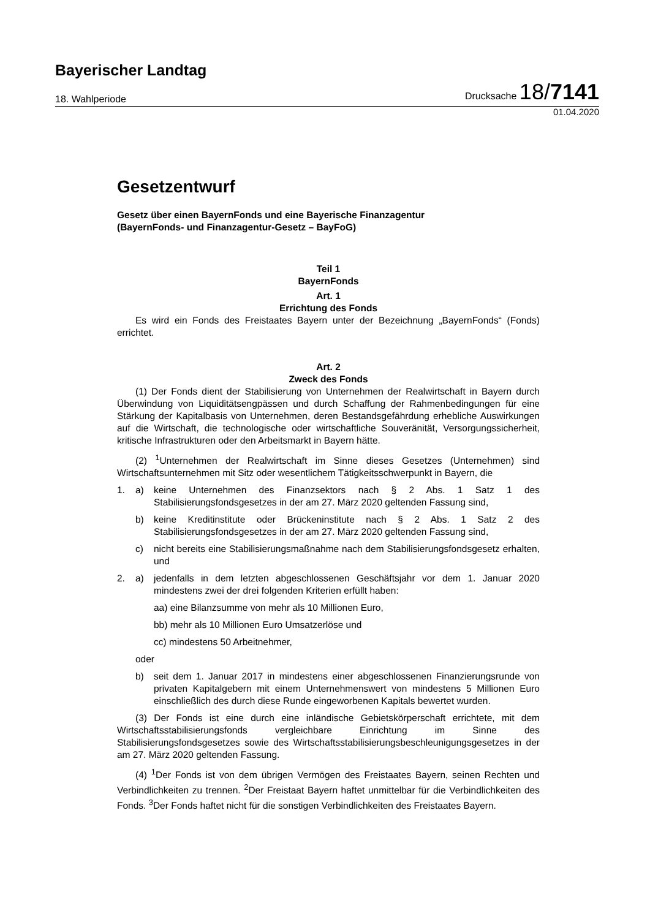Bayerischer Landtag
18. Wahlperiode Drucksache 18/7141
01.04.2020
Gesetzentwurf
Gesetz über einen BayernFonds und eine Bayerische Finanzagentur
(BayernFonds- und Finanzagentur-Gesetz – BayFoG)
Teil 1
BayernFonds
Art. 1
Errichtung des Fonds
Es wird ein Fonds des Freistaates Bayern unter der Bezeichnung „BayernFonds“ (Fonds) errichtet.
Art. 2
Zweck des Fonds
(1) Der Fonds dient der Stabilisierung von Unternehmen der Realwirtschaft in Bayern durch Überwindung von Liquiditätsengpässen und durch Schaffung der Rahmenbedingungen für eine Stärkung der Kapitalbasis von Unternehmen, deren Bestandsgefährdung erhebliche Auswirkungen auf die Wirtschaft, die technologische oder wirtschaftliche Souveränität, Versorgungssicherheit, kritische Infrastrukturen oder den Arbeitsmarkt in Bayern hätte.
(2) <sup>1</sup>Unternehmen der Realwirtschaft im Sinne dieses Gesetzes (Unternehmen) sind Wirtschaftsunternehmen mit Sitz oder wesentlichem Tätigkeitsschwerpunkt in Bayern, die
1. a) keine Unternehmen des Finanzsektors nach § 2 Abs. 1 Satz 1 des Stabilisierungsfondsgesetzes in der am 27. März 2020 geltenden Fassung sind,
b) keine Kreditinstitute oder Brückeninstitute nach § 2 Abs. 1 Satz 2 des Stabilisierungsfondsgesetzes in der am 27. März 2020 geltenden Fassung sind,
c) nicht bereits eine Stabilisierungsmaßnahme nach dem Stabilisierungsfondsgesetz erhalten, und
2. a) jedenfalls in dem letzten abgeschlossenen Geschäftsjahr vor dem 1. Januar 2020 mindestens zwei der drei folgenden Kriterien erfüllt haben:
aa) eine Bilanzsumme von mehr als 10 Millionen Euro,
bb) mehr als 10 Millionen Euro Umsatzerlöse und
cc) mindestens 50 Arbeitnehmer,
oder
b) seit dem 1. Januar 2017 in mindestens einer abgeschlossenen Finanzierungsrunde von privaten Kapitalgebern mit einem Unternehmenswert von mindestens 5 Millionen Euro einschließlich des durch diese Runde eingeworbenen Kapitals bewertet wurden.
(3) Der Fonds ist eine durch eine inländische Gebietskörperschaft errichtete, mit dem Wirtschaftsstabilisierungsfonds vergleichbare Einrichtung im Sinne des Stabilisierungsfondsgesetzes sowie des Wirtschaftsstabilisierungsbeschleunigungsgesetzes in der am 27. März 2020 geltenden Fassung.
(4) <sup>1</sup>Der Fonds ist von dem übrigen Vermögen des Freistaates Bayern, seinen Rechten und Verbindlichkeiten zu trennen. <sup>2</sup>Der Freistaat Bayern haftet unmittelbar für die Verbindlichkeiten des Fonds. <sup>3</sup>Der Fonds haftet nicht für die sonstigen Verbindlichkeiten des Freistaates Bayern.